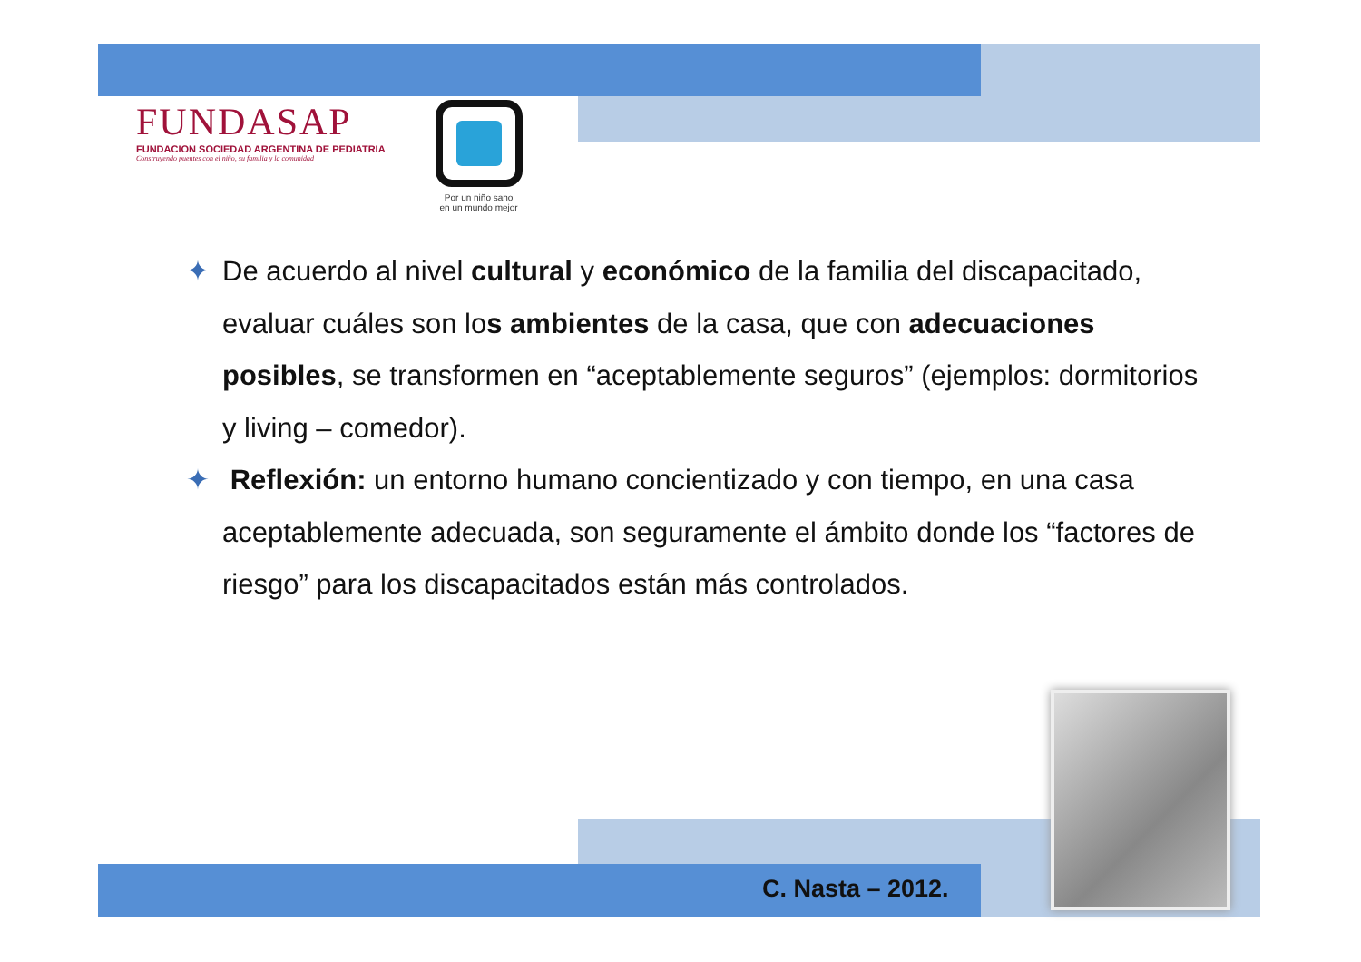FUNDASAP
FUNDACION SOCIEDAD ARGENTINA DE PEDIATRIA
Construyendo puentes con el niño, su familia y la comunidad
Por un niño sano
en un mundo mejor
✦ De acuerdo al nivel cultural y económico de la familia del discapacitado, evaluar cuáles son los ambientes de la casa, que con adecuaciones posibles, se transformen en “aceptablemente seguros” (ejemplos: dormitorios y living – comedor).
✦ Reflexión: un entorno humano concientizado y con tiempo, en una casa aceptablemente adecuada, son seguramente el ámbito donde los “factores de riesgo” para los discapacitados están más controlados.
C. Nasta – 2012.